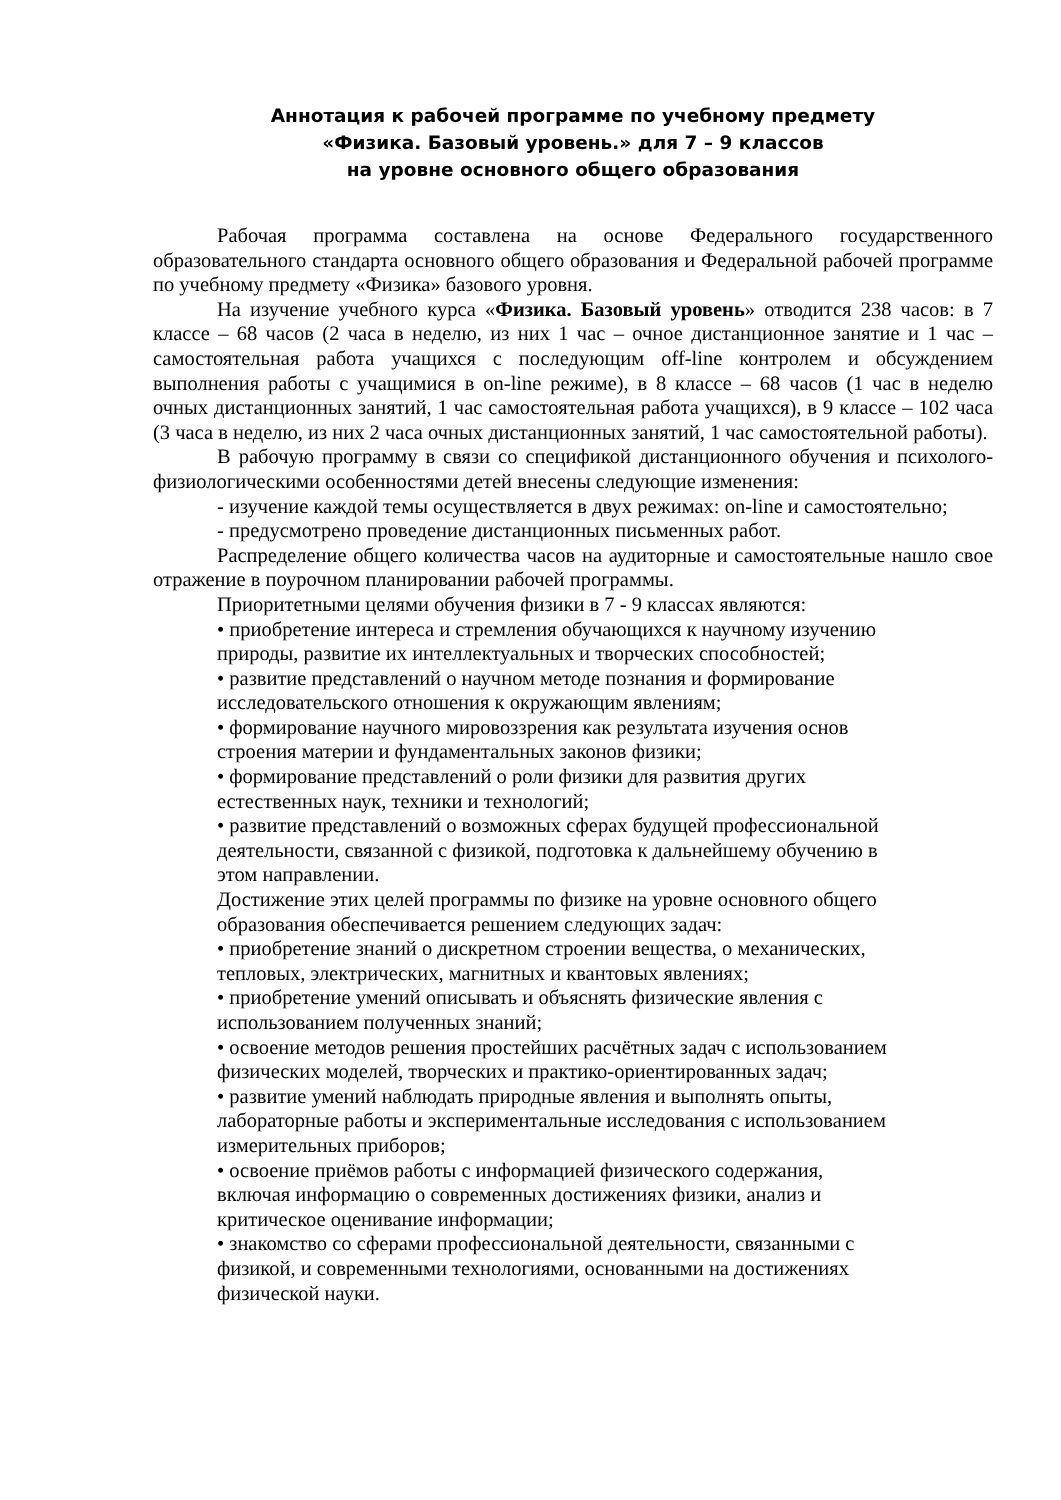Аннотация к рабочей программе по учебному предмету
«Физика. Базовый уровень.» для 7 – 9 классов
на уровне основного общего образования
Рабочая программа составлена на основе Федерального государственного образовательного стандарта основного общего образования и Федеральной рабочей программе по учебному предмету «Физика» базового уровня.
На изучение учебного курса «Физика. Базовый уровень» отводится 238 часов: в 7 классе – 68 часов (2 часа в неделю, из них 1 час – очное дистанционное занятие и 1 час – самостоятельная работа учащихся с последующим off-line контролем и обсуждением выполнения работы с учащимися в on-line режиме), в 8 классе – 68 часов (1 час в неделю очных дистанционных занятий, 1 час самостоятельная работа учащихся), в 9 классе – 102 часа (3 часа в неделю, из них 2 часа очных дистанционных занятий, 1 час самостоятельной работы).
В рабочую программу в связи со спецификой дистанционного обучения и психолого-физиологическими особенностями детей внесены следующие изменения:
- изучение каждой темы осуществляется в двух режимах: on-line и самостоятельно;
- предусмотрено проведение дистанционных письменных работ.
Распределение общего количества часов на аудиторные и самостоятельные нашло свое отражение в поурочном планировании рабочей программы.
Приоритетными целями обучения физики в 7 - 9 классах являются:
• приобретение интереса и стремления обучающихся к научному изучению природы, развитие их интеллектуальных и творческих способностей;
• развитие представлений о научном методе познания и формирование исследовательского отношения к окружающим явлениям;
• формирование научного мировоззрения как результата изучения основ строения материи и фундаментальных законов физики;
• формирование представлений о роли физики для развития других естественных наук, техники и технологий;
• развитие представлений о возможных сферах будущей профессиональной деятельности, связанной с физикой, подготовка к дальнейшему обучению в этом направлении.
Достижение этих целей программы по физике на уровне основного общего образования обеспечивается решением следующих задач:
• приобретение знаний о дискретном строении вещества, о механических, тепловых, электрических, магнитных и квантовых явлениях;
• приобретение умений описывать и объяснять физические явления с использованием полученных знаний;
• освоение методов решения простейших расчётных задач с использованием физических моделей, творческих и практико-ориентированных задач;
• развитие умений наблюдать природные явления и выполнять опыты, лабораторные работы и экспериментальные исследования с использованием измерительных приборов;
• освоение приёмов работы с информацией физического содержания, включая информацию о современных достижениях физики, анализ и критическое оценивание информации;
• знакомство со сферами профессиональной деятельности, связанными с физикой, и современными технологиями, основанными на достижениях физической науки.